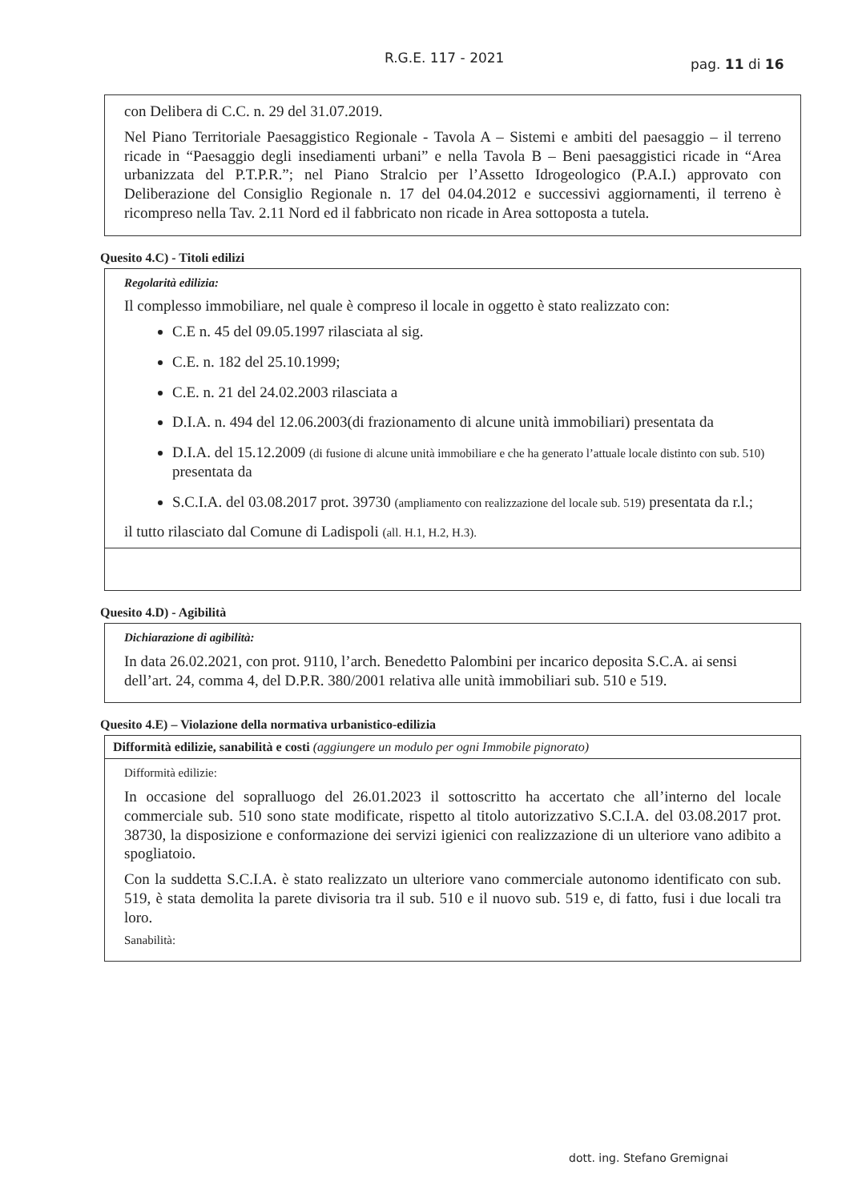R.G.E. 117 - 2021 pag. 11 di 16
con Delibera di C.C. n. 29 del 31.07.2019.
Nel Piano Territoriale Paesaggistico Regionale - Tavola A – Sistemi e ambiti del paesaggio – il terreno ricade in “Paesaggio degli insediamenti urbani” e nella Tavola B – Beni paesaggistici ricade in “Area urbanizzata del P.T.P.R.”; nel Piano Stralcio per l’Assetto Idrogeologico (P.A.I.) approvato con Deliberazione del Consiglio Regionale n. 17 del 04.04.2012 e successivi aggiornamenti, il terreno è ricompreso nella Tav. 2.11 Nord ed il fabbricato non ricade in Area sottoposta a tutela.
Quesito 4.C) - Titoli edilizi
Regolarità edilizia:
Il complesso immobiliare, nel quale è compreso il locale in oggetto è stato realizzato con:
C.E n. 45 del 09.05.1997 rilasciata al sig.
C.E. n. 182 del 25.10.1999;
C.E. n. 21 del 24.02.2003 rilasciata a
D.I.A. n. 494 del 12.06.2003(di frazionamento di alcune unità immobiliari) presentata da
D.I.A. del 15.12.2009 (di fusione di alcune unità immobiliare e che ha generato l’attuale locale distinto con sub. 510) presentata da
S.C.I.A. del 03.08.2017 prot. 39730 (ampliamento con realizzazione del locale sub. 519) presentata da r.l.;
il tutto rilasciato dal Comune di Ladispoli (all. H.1, H.2, H.3).
Quesito 4.D) - Agibilità
Dichiarazione di agibilità:
In data 26.02.2021, con prot. 9110, l’arch. Benedetto Palombini per incarico deposita S.C.A. ai sensi dell’art. 24, comma 4, del D.P.R. 380/2001 relativa alle unità immobiliari sub. 510 e 519.
Quesito 4.E) – Violazione della normativa urbanistico-edilizia
Difformità edilizie, sanabilità e costi (aggiungere un modulo per ogni Immobile pignorato)
Difformità edilizie:
In occasione del sopralluogo del 26.01.2023 il sottoscritto ha accertato che all’interno del locale commerciale sub. 510 sono state modificate, rispetto al titolo autorizzativo S.C.I.A. del 03.08.2017 prot. 38730, la disposizione e conformazione dei servizi igienici con realizzazione di un ulteriore vano adibito a spogliatoio.
Con la suddetta S.C.I.A. è stato realizzato un ulteriore vano commerciale autonomo identificato con sub. 519, è stata demolita la parete divisoria tra il sub. 510 e il nuovo sub. 519 e, di fatto, fusi i due locali tra loro.
Sanabilità:
dott. ing. Stefano Gremignai